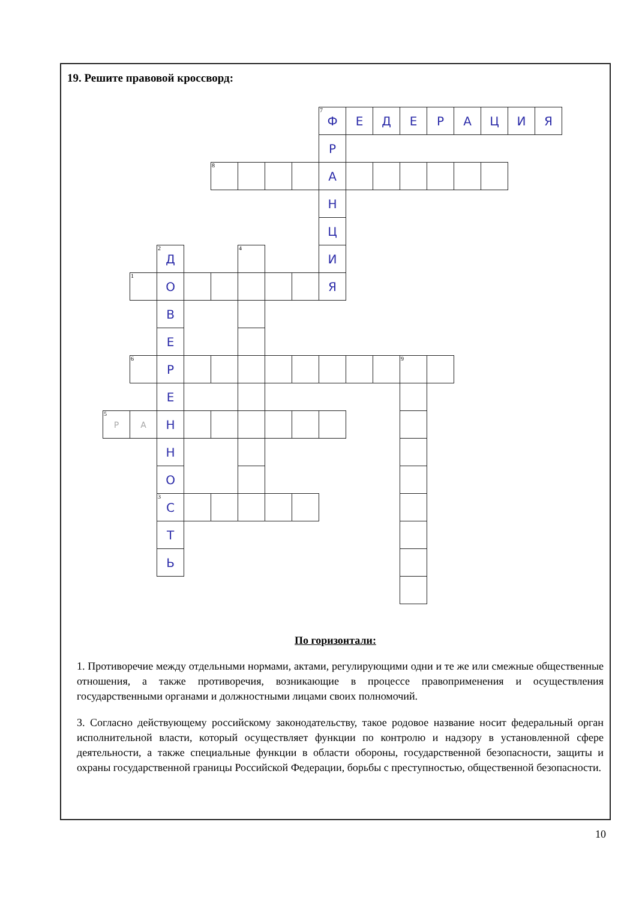19. Решите правовой кроссворд:
<sup>7</sup> Ф
Е
Д
Е
Р
А
Ц
И
Я
Р
А
Н
Ц
И
Я
<sup>8</sup>
<sup>2</sup> Д
О
В
Е
Р
Е
Н
Н
О
<sup>3</sup> С
Т
Ь
<sup>4</sup>
<sup>1</sup>
<sup>6</sup>
<sup>9</sup>
<sup>5</sup> Р
А
По горизонтали:
1. Противоречие между отдельными нормами, актами, регулирующими одни и те же или смежные общественные отношения, а также противоречия, возникающие в процессе правоприменения и осуществления государственными органами и должностными лицами своих полномочий.
3. Согласно действующему российскому законодательству, такое родовое название носит федеральный орган исполнительной власти, который осуществляет функции по контролю и надзору в установленной сфере деятельности, а также специальные функции в области обороны, государственной безопасности, защиты и охраны государственной границы Российской Федерации, борьбы с преступностью, общественной безопасности.
10